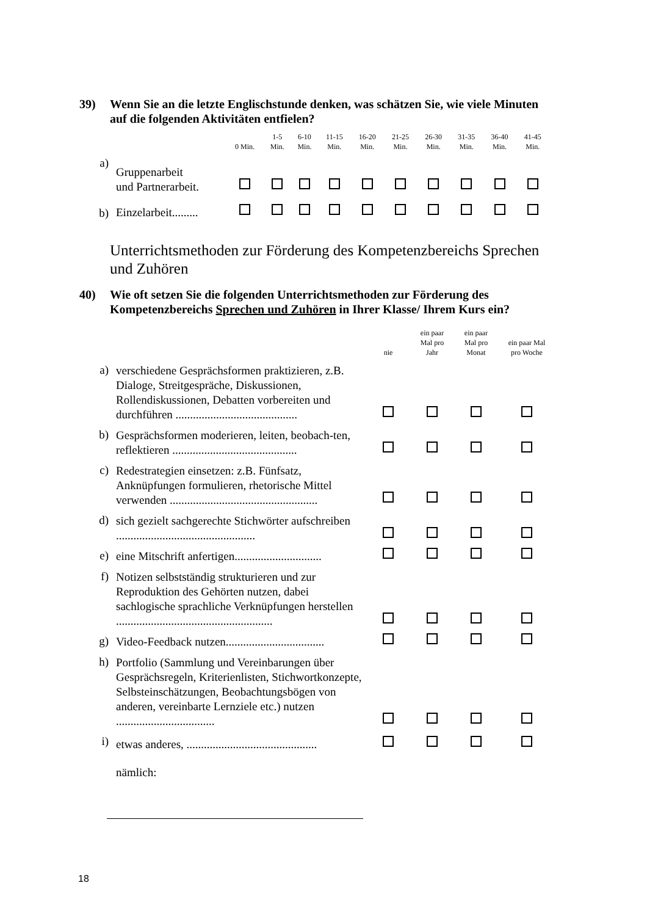39) Wenn Sie an die letzte Englischstunde denken, was schätzen Sie, wie viele Minuten auf die folgenden Aktivitäten entfielen?
| | | 0 Min. | 1-5 Min. | 6-10 Min. | 11-15 Min. | 16-20 Min. | 21-25 Min. | 26-30 Min. | 31-35 Min. | 36-40 Min. | 41-45 Min. |
| a) | Gruppenarbeit und Partnerarbeit. | | | | | | | | | | |
| b) | Einzelarbeit......... | | | | | | | | | | |
Unterrichtsmethoden zur Förderung des Kompetenzbereichs Sprechen und Zuhören
40) Wie oft setzen Sie die folgenden Unterrichtsmethoden zur Förderung des Kompetenzbereichs Sprechen und Zuhören in Ihrer Klasse/ Ihrem Kurs ein?
| | | nie | ein paar Mal pro Jahr | ein paar Mal pro Monat | ein paar Mal pro Woche |
| a) | verschiedene Gesprächsformen praktizieren, z.B. Dialoge, Streitgespräche, Diskussionen, Rollendiskussionen, Debatten vorbereiten und durchführen .......................................... | | | | |
| b) | Gesprächsformen moderieren, leiten, beobach-ten, reflektieren ........................................... | | | | |
| c) | Redestrategien einsetzen: z.B. Fünfsatz, Anknüpfungen formulieren, rhetorische Mittel verwenden ................................................... | | | | |
| d) | sich gezielt sachgerechte Stichwörter aufschreiben ................................................ | | | | |
| e) | eine Mitschrift anfertigen.............................. | | | | |
| f) | Notizen selbstständig strukturieren und zur Reproduktion des Gehörten nutzen, dabei sachlogische sprachliche Verknüpfungen herstellen ...................................................... | | | | |
| g) | Video-Feedback nutzen.................................. | | | | |
| h) | Portfolio (Sammlung und Vereinbarungen über Gesprächsregeln, Kriterienlisten, Stichwortkonzepte, Selbsteinschätzungen, Beobachtungsbögen von anderen, vereinbarte Lernziele etc.) nutzen .................................. | | | | |
| i) | etwas anderes, ............................................. | | | | |
| | nämlich: | | | | |
18